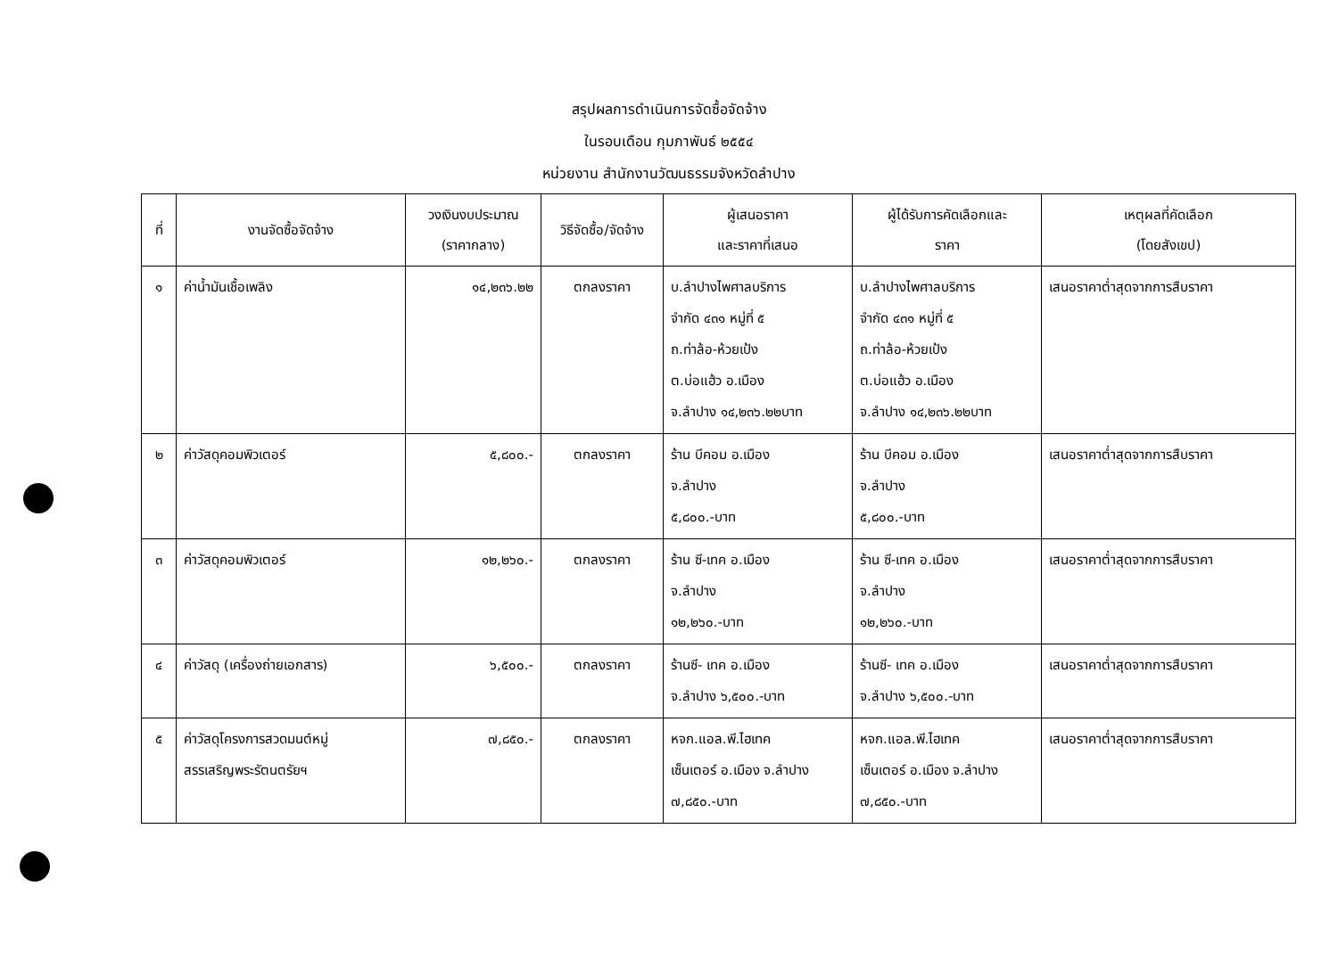สรุปผลการดำเนินการจัดซื้อจัดจ้าง
ในรอบเดือน กุมภาพันธ์ ๒๕๕๔
หน่วยงาน สำนักงานวัฒนธรรมจังหวัดลำปาง
| ที่ | งานจัดซื้อจัดจ้าง | วงเงินงบประมาณ (ราคากลาง) | วิธีจัดซื้อ/จัดจ้าง | ผู้เสนอราคา และราคาที่เสนอ | ผู้ได้รับการคัดเลือกและ ราคา | เหตุผลที่คัดเลือก (โดยสังเขป) |
| --- | --- | --- | --- | --- | --- | --- |
| ๑ | ค่าน้ำมันเชื้อเพลิง | ๑๔,๒๓๖.๒๒ | ตกลงราคา | บ.ลำปางไพศาลบริการ จำกัด ๔๓๑ หมู่ที่ ๕ ถ.ท่าล้อ-ห้วยเป้ง ต.บ่อแฮ้ว อ.เมือง จ.ลำปาง ๑๔,๒๓๖.๒๒บาท | บ.ลำปางไพศาลบริการ จำกัด ๔๓๑ หมู่ที่ ๕ ถ.ท่าล้อ-ห้วยเป้ง ต.บ่อแฮ้ว อ.เมือง จ.ลำปาง ๑๔,๒๓๖.๒๒บาท | เสนอราคาต่ำสุดจากการสืบราคา |
| ๒ | ค่าวัสดุคอมพิวเตอร์ | ๕,๘๐๐.- | ตกลงราคา | ร้าน บีคอม อ.เมือง จ.ลำปาง ๕,๘๐๐.-บาท | ร้าน บีคอม อ.เมือง จ.ลำปาง ๕,๘๐๐.-บาท | เสนอราคาต่ำสุดจากการสืบราคา |
| ๓ | ค่าวัสดุคอมพิวเตอร์ | ๑๒,๒๖๐.- | ตกลงราคา | ร้าน ซี-เทค อ.เมือง จ.ลำปาง ๑๒,๒๖๐.-บาท | ร้าน ซี-เทค อ.เมือง จ.ลำปาง ๑๒,๒๖๐.-บาท | เสนอราคาต่ำสุดจากการสืบราคา |
| ๔ | ค่าวัสดุ (เครื่องถ่ายเอกสาร) | ๖,๕๐๐.- | ตกลงราคา | ร้านซี- เทค อ.เมือง จ.ลำปาง ๖,๕๐๐.-บาท | ร้านซี- เทค อ.เมือง จ.ลำปาง ๖,๕๐๐.-บาท | เสนอราคาต่ำสุดจากการสืบราคา |
| ๕ | ค่าวัสดุโครงการสวดมนต์หมู่ สรรเสริญพระรัตนตรัยฯ | ๗,๘๕๐.- | ตกลงราคา | หจก.แอล.พี.ไฮเทค เซ็นเตอร์ อ.เมือง จ.ลำปาง ๗,๘๕๐.-บาท | หจก.แอล.พี.ไฮเทค เซ็นเตอร์ อ.เมือง จ.ลำปาง ๗,๘๕๐.-บาท | เสนอราคาต่ำสุดจากการสืบราคา |